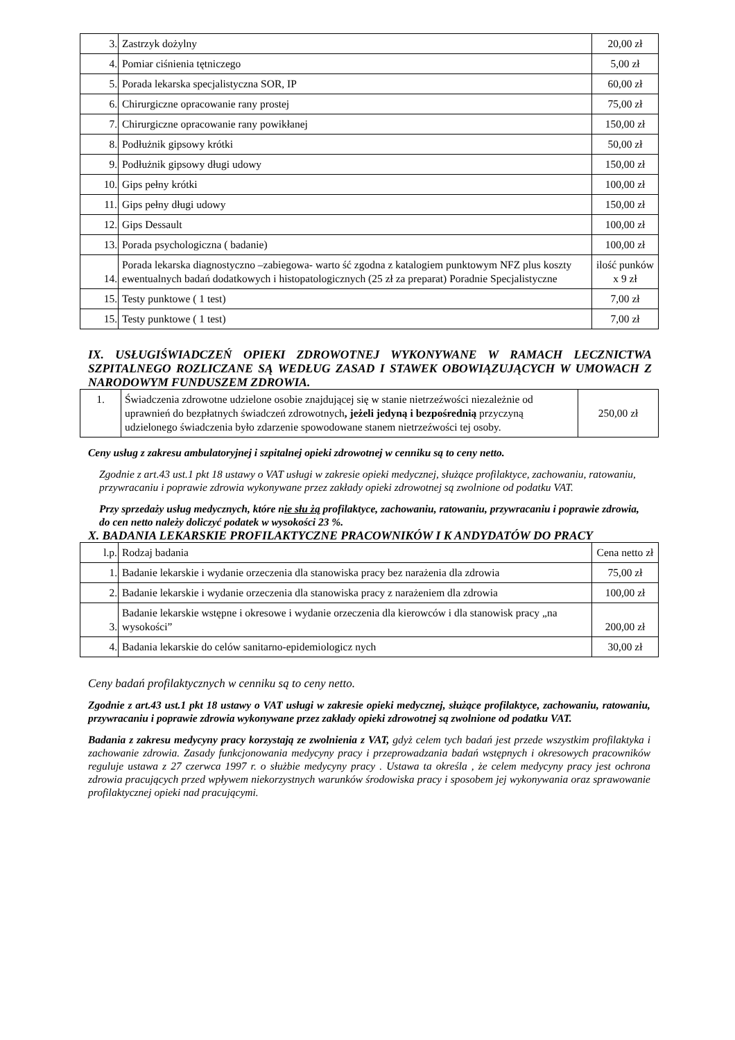| 3. | Zastrzyk dożylny | 20,00 zł |
| 4. | Pomiar ciśnienia tętniczego | 5,00 zł |
| 5. | Porada lekarska specjalistyczna SOR, IP | 60,00 zł |
| 6. | Chirurgiczne opracowanie rany prostej | 75,00 zł |
| 7. | Chirurgiczne opracowanie rany powikłanej | 150,00 zł |
| 8. | Podłużnik gipsowy krótki | 50,00 zł |
| 9. | Podłużnik gipsowy długi udowy | 150,00 zł |
| 10. | Gips pełny krótki | 100,00 zł |
| 11. | Gips pełny długi udowy | 150,00 zł |
| 12. | Gips Dessault | 100,00 zł |
| 13. | Porada psychologiczna ( badanie) | 100,00 zł |
| 14. | Porada lekarska diagnostyczno –zabiegowa- warto ść zgodna z katalogiem punktowym NFZ plus koszty ewentualnych badań dodatkowych i histopatologicznych (25 zł za preparat) Poradnie Specjalistyczne | ilość punków x 9 zł |
| 15. | Testy punktowe ( 1 test) | 7,00 zł |
| 15. | Testy punktowe ( 1 test) | 7,00 zł |
IX. USŁUGIŚWIADCZEŃ OPIEKI ZDROWOTNEJ WYKONYWANE W RAMACH LECZNICTWA SZPITALNEGO ROZLICZANE SĄ WEDŁUG ZASAD I STAWEK OBOWIĄZUJĄCYCH W UMOWACH Z NARODOWYM FUNDUSZEM ZDROWIA.
| 1. | Świadczenia zdrowotne udzielone osobie znajdującej się w stanie nietrzeźwości niezależnie od uprawnień do bezpłatnych świadczeń zdrowotnych , jeżeli jedyną i bezpośrednią przyczyną udzielonego świadczenia było zdarzenie spowodowane stanem nietrzeźwości tej osoby. | 250,00 zł |
Ceny usług z zakresu ambulatoryjnej i szpitalnej opieki zdrowotnej w cenniku są to ceny netto.
Zgodnie z art.43 ust.1 pkt 18 ustawy o VAT usługi w zakresie opieki medycznej, służące profilaktyce, zachowaniu, ratowaniu, przywracaniu i poprawie zdrowia wykonywane przez zakłady opieki zdrowotnej są zwolnione od podatku VAT.
Przy sprzedaży usług medycznych, które nie słu żą profilaktyce, zachowaniu, ratowaniu, przywracaniu i poprawie zdrowia, do cen netto należy doliczyć podatek w wysokości 23 %.
X. BADANIA LEKARSKIE PROFILAKTYCZNE PRACOWNIKÓW I K ANDYDATÓW DO PRACY
| l.p. | Rodzaj badania | Cena netto zł |
| 1. | Badanie lekarskie i wydanie orzeczenia dla stanowiska pracy bez narażenia dla zdrowia | 75,00 zł |
| 2. | Badanie lekarskie i wydanie orzeczenia dla stanowiska pracy z narażeniem dla zdrowia | 100,00 zł |
| 3. | Badanie lekarskie wstępne i okresowe i wydanie orzeczenia dla kierowców i dla stanowisk pracy „na wysokości” | 200,00 zł |
| 4. | Badania lekarskie do celów sanitarno-epidemiologicz nych | 30,00 zł |
Ceny badań profilaktycznych w cenniku są to ceny netto.
Zgodnie z art.43 ust.1 pkt 18 ustawy o VAT usługi w zakresie opieki medycznej, służące profilaktyce, zachowaniu, ratowaniu, przywracaniu i poprawie zdrowia wykonywane przez zakłady opieki zdrowotnej są zwolnione od podatku VAT.
Badania z zakresu medycyny pracy korzystają ze zwolnienia z VAT, gdyż celem tych badań jest przede wszystkim profilaktyka i zachowanie zdrowia. Zasady funkcjonowania medycyny pracy i przeprowadzania badań wstępnych i okresowych pracowników reguluje ustawa z 27 czerwca 1997 r. o służbie medycyny pracy . Ustawa ta określa , że celem medycyny pracy jest ochrona zdrowia pracujących przed wpływem niekorzystnych warunków środowiska pracy i sposobem jej wykonywania oraz sprawowanie profilaktycznej opieki nad pracującymi.